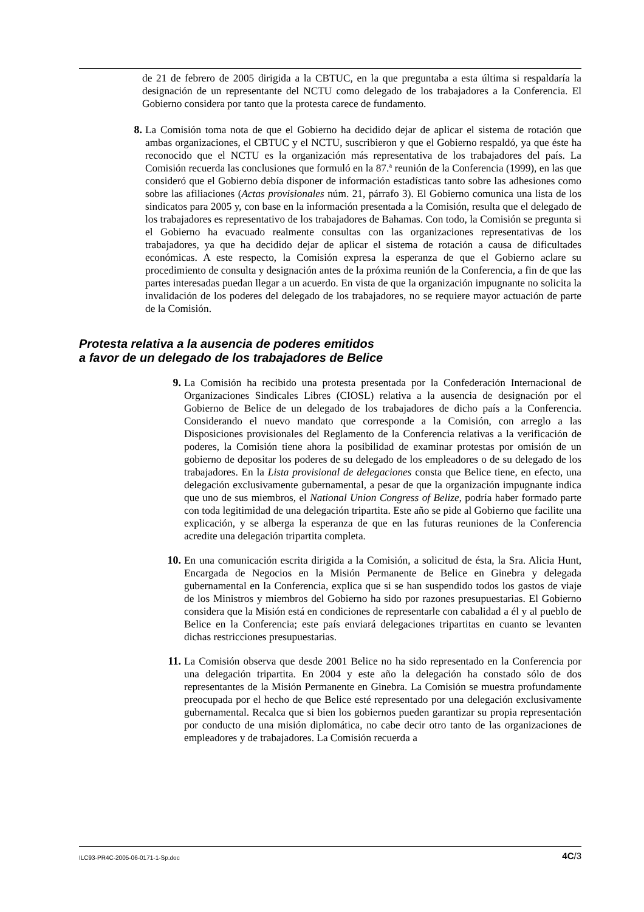de 21 de febrero de 2005 dirigida a la CBTUC, en la que preguntaba a esta última si respaldaría la designación de un representante del NCTU como delegado de los trabajadores a la Conferencia. El Gobierno considera por tanto que la protesta carece de fundamento.
8.
La Comisión toma nota de que el Gobierno ha decidido dejar de aplicar el sistema de rotación que ambas organizaciones, el CBTUC y el NCTU, suscribieron y que el Gobierno respaldó, ya que éste ha reconocido que el NCTU es la organización más representativa de los trabajadores del país. La Comisión recuerda las conclusiones que formuló en la 87.ª reunión de la Conferencia (1999), en las que consideró que el Gobierno debía disponer de información estadísticas tanto sobre las adhesiones como sobre las afiliaciones (Actas provisionales núm. 21, párrafo 3). El Gobierno comunica una lista de los sindicatos para 2005 y, con base en la información presentada a la Comisión, resulta que el delegado de los trabajadores es representativo de los trabajadores de Bahamas. Con todo, la Comisión se pregunta si el Gobierno ha evacuado realmente consultas con las organizaciones representativas de los trabajadores, ya que ha decidido dejar de aplicar el sistema de rotación a causa de dificultades económicas. A este respecto, la Comisión expresa la esperanza de que el Gobierno aclare su procedimiento de consulta y designación antes de la próxima reunión de la Conferencia, a fin de que las partes interesadas puedan llegar a un acuerdo. En vista de que la organización impugnante no solicita la invalidación de los poderes del delegado de los trabajadores, no se requiere mayor actuación de parte de la Comisión.
Protesta relativa a la ausencia de poderes emitidos
a favor de un delegado de los trabajadores de Belice
9.
La Comisión ha recibido una protesta presentada por la Confederación Internacional de Organizaciones Sindicales Libres (CIOSL) relativa a la ausencia de designación por el Gobierno de Belice de un delegado de los trabajadores de dicho país a la Conferencia. Considerando el nuevo mandato que corresponde a la Comisión, con arreglo a las Disposiciones provisionales del Reglamento de la Conferencia relativas a la verificación de poderes, la Comisión tiene ahora la posibilidad de examinar protestas por omisión de un gobierno de depositar los poderes de su delegado de los empleadores o de su delegado de los trabajadores. En la Lista provisional de delegaciones consta que Belice tiene, en efecto, una delegación exclusivamente gubernamental, a pesar de que la organización impugnante indica que uno de sus miembros, el National Union Congress of Belize, podría haber formado parte con toda legitimidad de una delegación tripartita. Este año se pide al Gobierno que facilite una explicación, y se alberga la esperanza de que en las futuras reuniones de la Conferencia acredite una delegación tripartita completa.
10.
En una comunicación escrita dirigida a la Comisión, a solicitud de ésta, la Sra. Alicia Hunt, Encargada de Negocios en la Misión Permanente de Belice en Ginebra y delegada gubernamental en la Conferencia, explica que si se han suspendido todos los gastos de viaje de los Ministros y miembros del Gobierno ha sido por razones presupuestarias. El Gobierno considera que la Misión está en condiciones de representarle con cabalidad a él y al pueblo de Belice en la Conferencia; este país enviará delegaciones tripartitas en cuanto se levanten dichas restricciones presupuestarias.
11.
La Comisión observa que desde 2001 Belice no ha sido representado en la Conferencia por una delegación tripartita. En 2004 y este año la delegación ha constado sólo de dos representantes de la Misión Permanente en Ginebra. La Comisión se muestra profundamente preocupada por el hecho de que Belice esté representado por una delegación exclusivamente gubernamental. Recalca que si bien los gobiernos pueden garantizar su propia representación por conducto de una misión diplomática, no cabe decir otro tanto de las organizaciones de empleadores y de trabajadores. La Comisión recuerda a
ILC93-PR4C-2005-06-0171-1-Sp.doc 4C/3